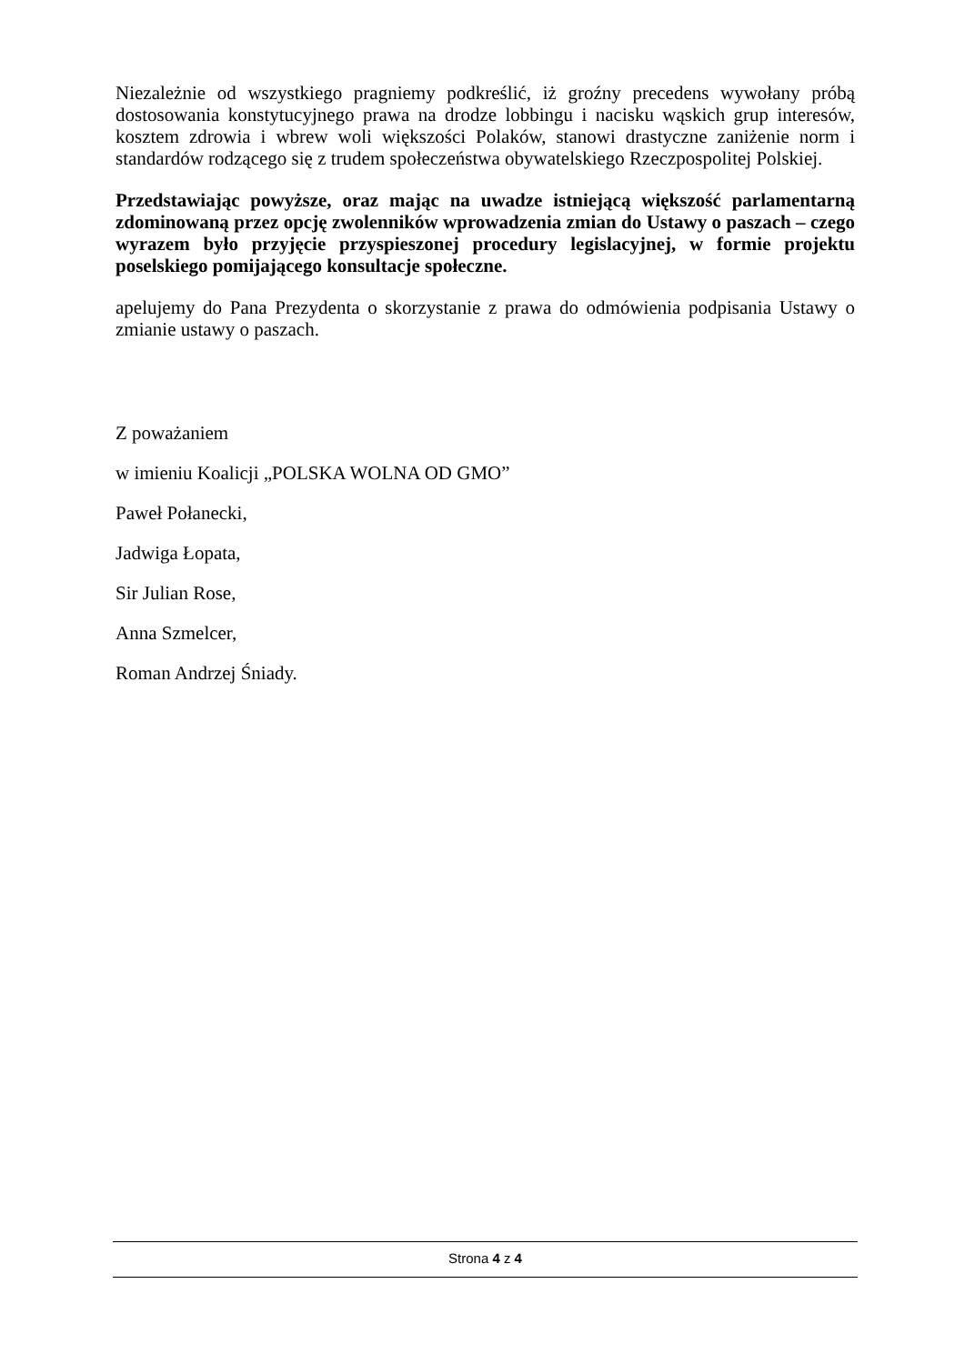Niezależnie od wszystkiego pragniemy podkreślić, iż groźny precedens wywołany próbą dostosowania konstytucyjnego prawa na drodze lobbingu i nacisku wąskich grup interesów, kosztem zdrowia i wbrew woli większości Polaków, stanowi drastyczne zaniżenie norm i standardów rodzącego się z trudem społeczeństwa obywatelskiego Rzeczpospolitej Polskiej.
Przedstawiając powyższe, oraz mając na uwadze istniejącą większość parlamentarną zdominowaną przez opcję zwolenników wprowadzenia zmian do Ustawy o paszach – czego wyrazem było przyjęcie przyspieszonej procedury legislacyjnej, w formie projektu poselskiego pomijającego konsultacje społeczne.
apelujemy do Pana Prezydenta o skorzystanie z prawa do odmówienia podpisania Ustawy o zmianie ustawy o paszach.
Z poważaniem
w imieniu Koalicji „POLSKA WOLNA OD GMO”
Paweł Połanecki,
Jadwiga Łopata,
Sir Julian Rose,
Anna Szmelcer,
Roman Andrzej Śniady.
Strona 4 z 4